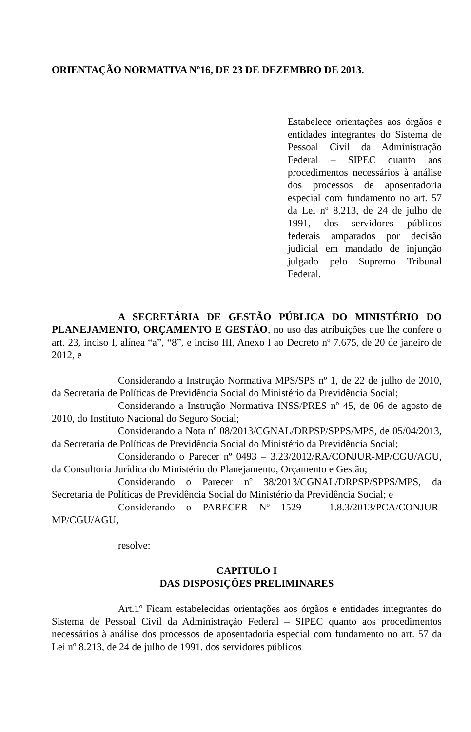ORIENTAÇÃO NORMATIVA Nº16, DE 23 DE DEZEMBRO DE 2013.
Estabelece orientações aos órgãos e entidades integrantes do Sistema de Pessoal Civil da Administração Federal – SIPEC quanto aos procedimentos necessários à análise dos processos de aposentadoria especial com fundamento no art. 57 da Lei nº 8.213, de 24 de julho de 1991, dos servidores públicos federais amparados por decisão judicial em mandado de injunção julgado pelo Supremo Tribunal Federal.
A SECRETÁRIA DE GESTÃO PÚBLICA DO MINISTÉRIO DO PLANEJAMENTO, ORÇAMENTO E GESTÃO, no uso das atribuições que lhe confere o art. 23, inciso I, alínea “a”, “8”, e inciso III, Anexo I ao Decreto nº 7.675, de 20 de janeiro de 2012, e
Considerando a Instrução Normativa MPS/SPS nº 1, de 22 de julho de 2010, da Secretaria de Políticas de Previdência Social do Ministério da Previdência Social;
Considerando a Instrução Normativa INSS/PRES nº 45, de 06 de agosto de 2010, do Instituto Nacional do Seguro Social;
Considerando a Nota nº 08/2013/CGNAL/DRPSP/SPPS/MPS, de 05/04/2013, da Secretaria de Políticas de Previdência Social do Ministério da Previdência Social;
Considerando o Parecer nº 0493 – 3.23/2012/RA/CONJUR-MP/CGU/AGU, da Consultoria Jurídica do Ministério do Planejamento, Orçamento e Gestão;
Considerando o Parecer nº 38/2013/CGNAL/DRPSP/SPPS/MPS, da Secretaria de Políticas de Previdência Social do Ministério da Previdência Social; e
Considerando o PARECER Nº 1529 – 1.8.3/2013/PCA/CONJUR-MP/CGU/AGU,
resolve:
CAPITULO I
DAS DISPOSIÇÕES PRELIMINARES
Art.1º Ficam estabelecidas orientações aos órgãos e entidades integrantes do Sistema de Pessoal Civil da Administração Federal – SIPEC quanto aos procedimentos necessários à análise dos processos de aposentadoria especial com fundamento no art. 57 da Lei nº 8.213, de 24 de julho de 1991, dos servidores públicos